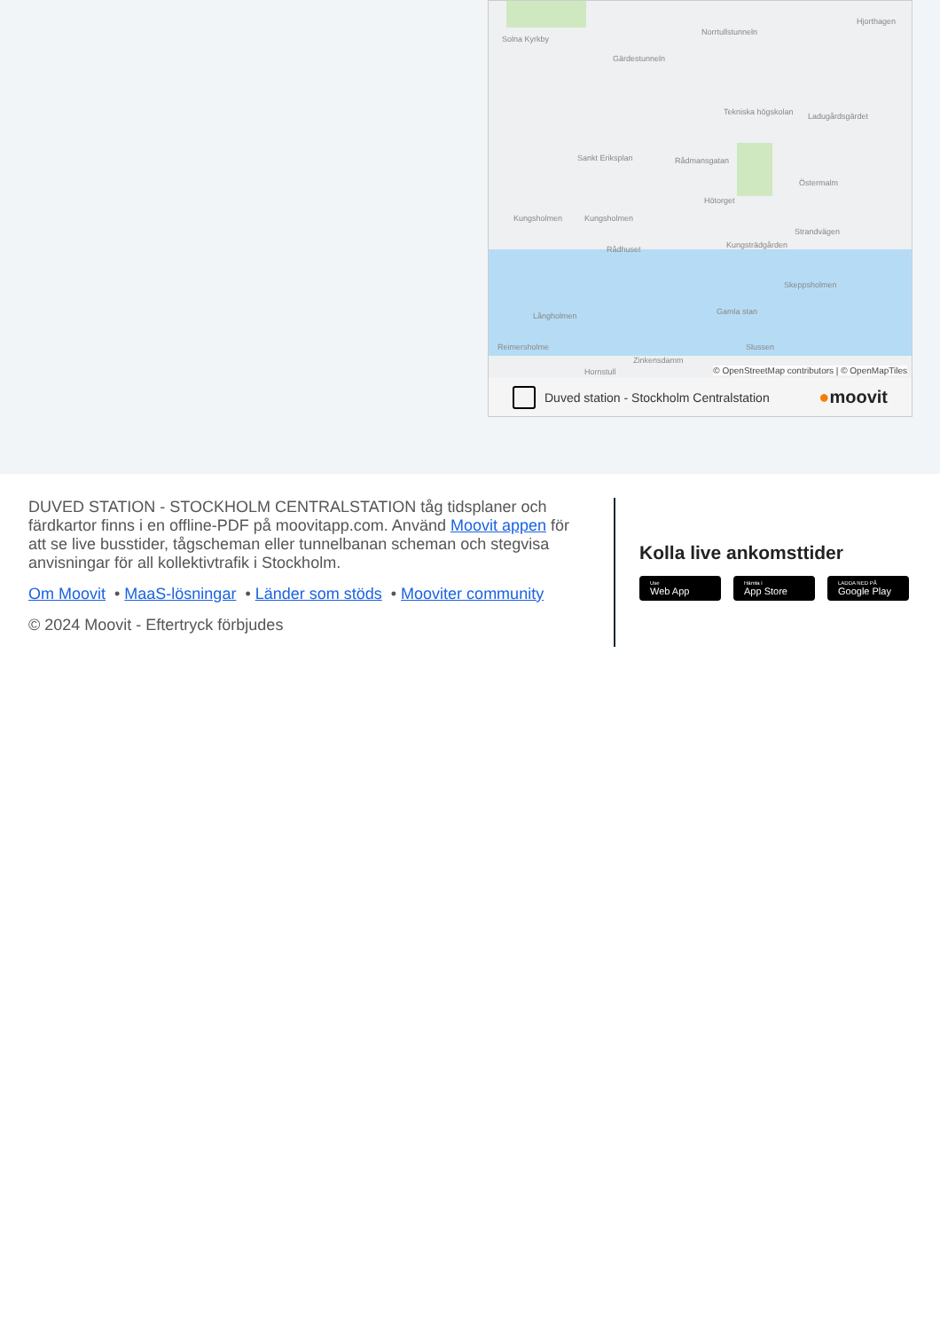Solna Kyrkby
Norrtullstunneln
Hjorthagen
Gärdestunneln
Tekniska högskolan Ladugårdsgärdet
Sankt Eriksplan Rådmansgatan
Östermalm
Hötorget
Kungsholmen Kungsholmen
Strandvägen
Rådhuset Kungsträdgården
Skeppsholmen
Gamla stan Långholmen
Reimersholme Slussen
Zinkensdamm
Hornstull © OpenStreetMap contributors | © OpenMapTiles
Duved station - Stockholm Centralstation
●moovit
DUVED STATION - STOCKHOLM CENTRALSTATION tåg tidsplaner och färdkartor finns i en offline-PDF på moovitapp.com. Använd Moovit appen för att se live busstider, tågscheman eller tunnelbanan scheman och stegvisa anvisningar för all kollektivtrafik i Stockholm.
Om Moovit • MaaS-lösningar • Länder som stöds • Mooviter community
© 2024 Moovit - Eftertryck förbjudes
Kolla live ankomsttider
Use
Web App
Hämta i
App Store
LADDA NED PÅ
Google Play